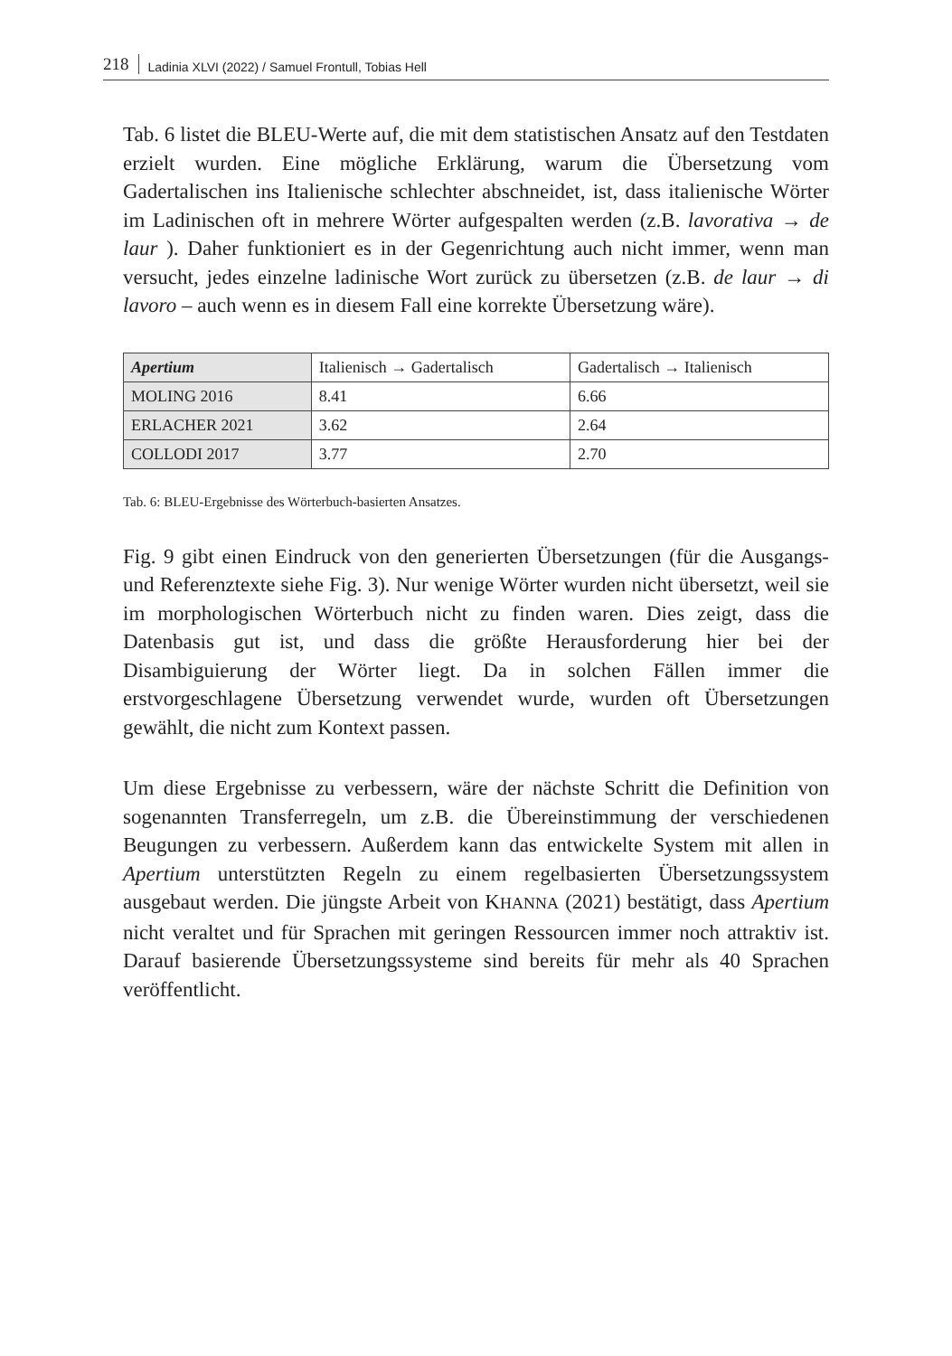218 Ladinia XLVI (2022) / Samuel Frontull, Tobias Hell
Tab. 6 listet die BLEU-Werte auf, die mit dem statistischen Ansatz auf den Testdaten erzielt wurden. Eine mögliche Erklärung, warum die Übersetzung vom Gadertalischen ins Italienische schlechter abschneidet, ist, dass italienische Wörter im Ladinischen oft in mehrere Wörter aufgespalten werden (z.B. lavorativa → de laur ). Daher funktioniert es in der Gegenrichtung auch nicht immer, wenn man versucht, jedes einzelne ladinische Wort zurück zu übersetzen (z.B. de laur → di lavoro – auch wenn es in diesem Fall eine korrekte Übersetzung wäre).
| Apertium | Italienisch → Gadertalisch | Gadertalisch → Italienisch |
| --- | --- | --- |
| M OLING 2016 | 8.41 | 6.66 |
| E RLACHER 2021 | 3.62 | 2.64 |
| C OLLODI 2017 | 3.77 | 2.70 |
Tab. 6: BLEU-Ergebnisse des Wörterbuch-basierten Ansatzes.
Fig. 9 gibt einen Eindruck von den generierten Übersetzungen (für die Ausgangs- und Referenztexte siehe Fig. 3). Nur wenige Wörter wurden nicht übersetzt, weil sie im morphologischen Wörterbuch nicht zu finden waren. Dies zeigt, dass die Datenbasis gut ist, und dass die größte Herausforderung hier bei der Disambiguierung der Wörter liegt. Da in solchen Fällen immer die erstvorgeschlagene Übersetzung verwendet wurde, wurden oft Übersetzungen gewählt, die nicht zum Kontext passen.
Um diese Ergebnisse zu verbessern, wäre der nächste Schritt die Definition von sogenannten Transferregeln, um z.B. die Übereinstimmung der verschiedenen Beugungen zu verbessern. Außerdem kann das entwickelte System mit allen in Apertium unterstützten Regeln zu einem regelbasierten Übersetzungssystem ausgebaut werden. Die jüngste Arbeit von KHANNA (2021) bestätigt, dass Apertium nicht veraltet und für Sprachen mit geringen Ressourcen immer noch attraktiv ist. Darauf basierende Übersetzungssysteme sind bereits für mehr als 40 Sprachen veröffentlicht.